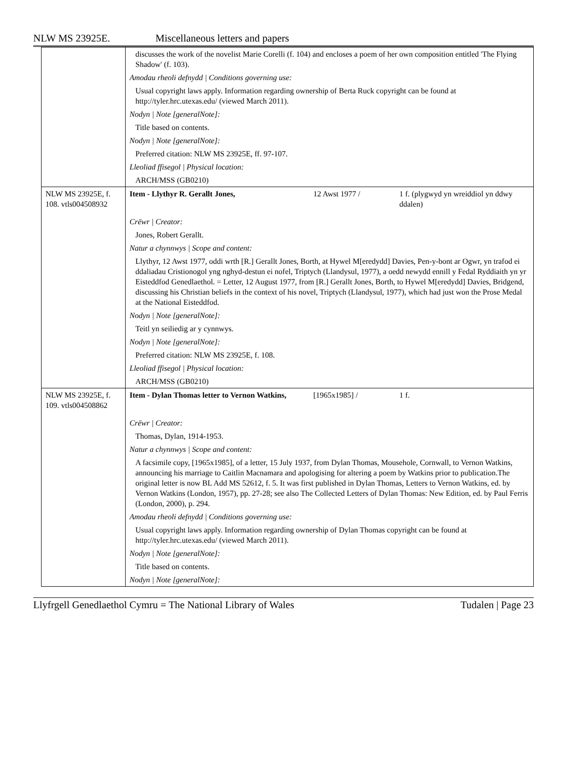NLW MS 23925E. Miscellaneous letters and papers
| | discusses the work of the novelist Marie Corelli (f. 104) and encloses a poem of her own composition entitled 'The Flying Shadow' (f. 103). | | |
| | Amodau rheoli defnydd / Conditions governing use: | | |
| | Usual copyright laws apply. Information regarding ownership of Berta Ruck copyright can be found at http://tyler.hrc.utexas.edu/ (viewed March 2011). | | |
| | Nodyn / Note [generalNote]: | | |
| | Title based on contents. | | |
| | Nodyn / Note [generalNote]: | | |
| | Preferred citation: NLW MS 23925E, ff. 97-107. | | |
| | Lleoliad ffisegol / Physical location: | | |
| | ARCH/MSS (GB0210) | | |
| NLW MS 23925E, f. 108. vtls004508932 | Item - Llythyr R. Gerallt Jones, | 12 Awst 1977 / | 1 f. (plygwyd yn wreiddiol yn ddwy ddalen) |
| | Crëwr / Creator: | | |
| | Jones, Robert Gerallt. | | |
| | Natur a chynnwys / Scope and content: | | |
| | Llythyr, 12 Awst 1977, oddi wrth [R.] Gerallt Jones, Borth, at Hywel M[eredydd] Davies, Pen-y-bont ar Ogwr, yn trafod ei ddaliadau Cristionogol yng nghyd-destun ei nofel, Triptych (Llandysul, 1977), a oedd newydd ennill y Fedal Ryddiaith yn yr Eisteddfod Genedlaethol. = Letter, 12 August 1977, from [R.] Gerallt Jones, Borth, to Hywel M[eredydd] Davies, Bridgend, discussing his Christian beliefs in the context of his novel, Triptych (Llandysul, 1977), which had just won the Prose Medal at the National Eisteddfod. | | |
| | Nodyn / Note [generalNote]: | | |
| | Teitl yn seiliedig ar y cynnwys. | | |
| | Nodyn / Note [generalNote]: | | |
| | Preferred citation: NLW MS 23925E, f. 108. | | |
| | Lleoliad ffisegol / Physical location: | | |
| | ARCH/MSS (GB0210) | | |
| NLW MS 23925E, f. 109. vtls004508862 | Item - Dylan Thomas letter to Vernon Watkins, | [1965x1985] / | 1 f. |
| | Crëwr / Creator: | | |
| | Thomas, Dylan, 1914-1953. | | |
| | Natur a chynnwys / Scope and content: | | |
| | A facsimile copy, [1965x1985], of a letter, 15 July 1937, from Dylan Thomas, Mousehole, Cornwall, to Vernon Watkins, announcing his marriage to Caitlin Macnamara and apologising for altering a poem by Watkins prior to publication.The original letter is now BL Add MS 52612, f. 5. It was first published in Dylan Thomas, Letters to Vernon Watkins, ed. by Vernon Watkins (London, 1957), pp. 27-28; see also The Collected Letters of Dylan Thomas: New Edition, ed. by Paul Ferris (London, 2000), p. 294. | | |
| | Amodau rheoli defnydd / Conditions governing use: | | |
| | Usual copyright laws apply. Information regarding ownership of Dylan Thomas copyright can be found at http://tyler.hrc.utexas.edu/ (viewed March 2011). | | |
| | Nodyn / Note [generalNote]: | | |
| | Title based on contents. | | |
| | Nodyn / Note [generalNote]: | | |
Llyfrgell Genedlaethol Cymru = The National Library of Wales Tudalen | Page 23